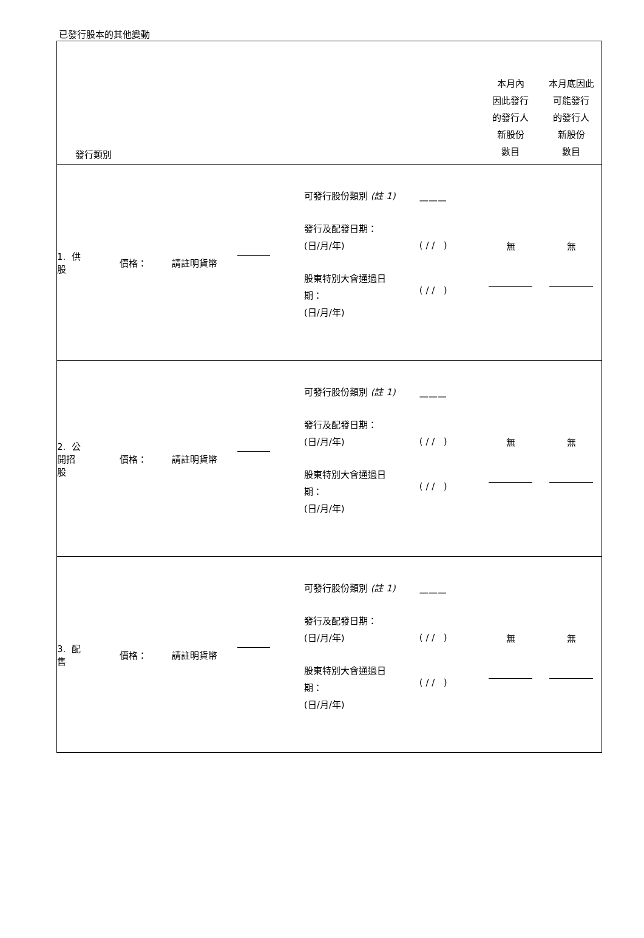已發行股本的其他變動
| 發行類別 | | | | | | 本月內 因此發行 的發行人 新股份 數目 | 本月底因此 可能發行 的發行人 新股份 數目 |
| 1. 供股 | | 價格： | 請註明貨幣 | | / 可發行股份類別 (註 1) 發行及配發日期： (日/月/年) 股東特別大會通過日 期： (日/月/年) / ——— ( / / ) ( / / ) / | 無 | 無 |
| 2. 公開招股 | | 價格： | 請註明貨幣 | | / 可發行股份類別 (註 1) 發行及配發日期： (日/月/年) 股東特別大會通過日 期： (日/月/年) / ——— ( / / ) ( / / ) / | 無 | 無 |
| 3. 配售 | | 價格： | 請註明貨幣 | | / 可發行股份類別 (註 1) 發行及配發日期： (日/月/年) 股東特別大會通過日 期： (日/月/年) / ——— ( / / ) ( / / ) / | 無 | 無 |